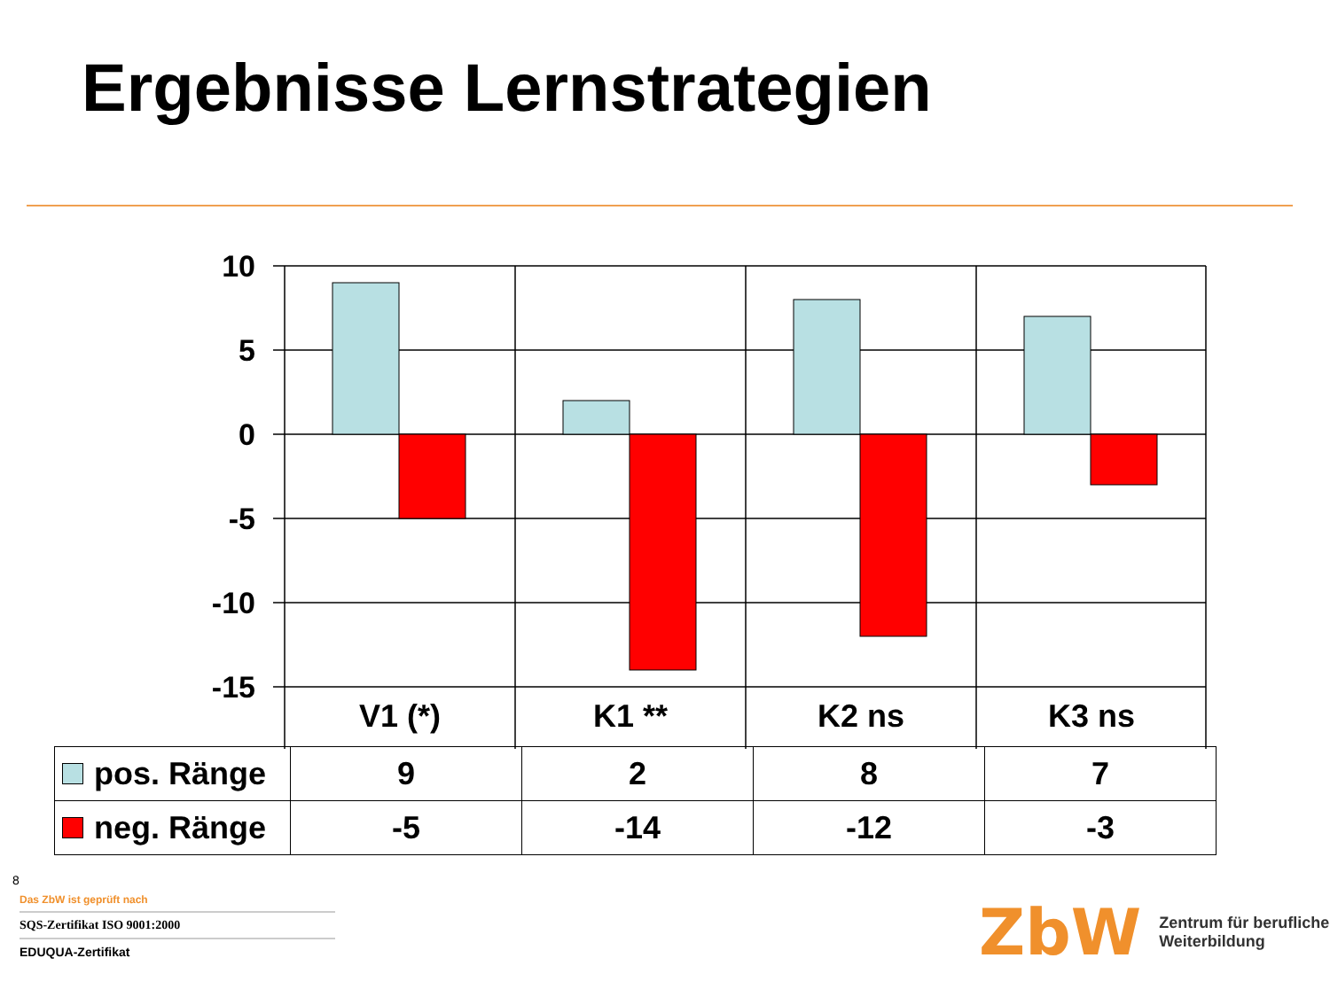Ergebnisse Lernstrategien
10
5
0
-5
-10
-15
V1 (*)
K1 **
K2 ns
K3 ns
| pos. Ränge | 9 | 2 | 8 | 7 |
| neg. Ränge | -5 | -14 | -12 | -3 |
8
Das ZbW ist geprüft nach
SQS-Zertifikat ISO 9001:2000
EDUQUA-Zertifikat
ZbW Zentrum für berufliche
Weiterbildung